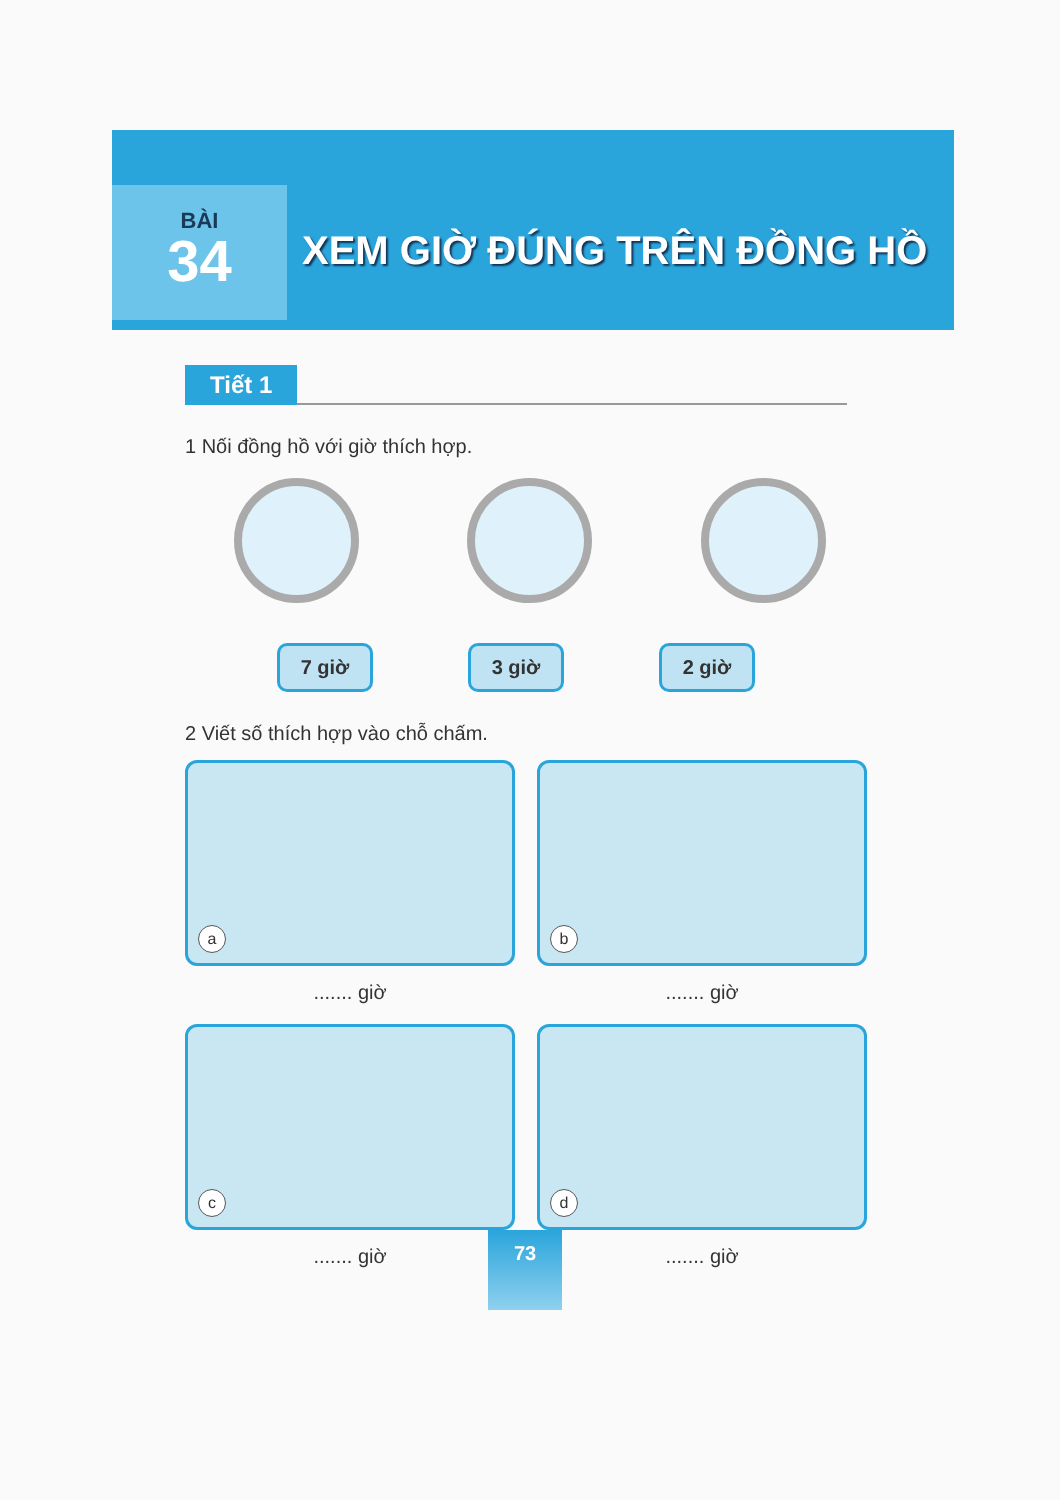BÀI
34
XEM GIỜ ĐÚNG TRÊN ĐỒNG HỒ
Tiết 1
1 Nối đồng hồ với giờ thích hợp.
7 giờ 3 giờ 2 giờ
2 Viết số thích hợp vào chỗ chấm.
a
....... giờ
b
....... giờ
c
....... giờ
d
....... giờ
73